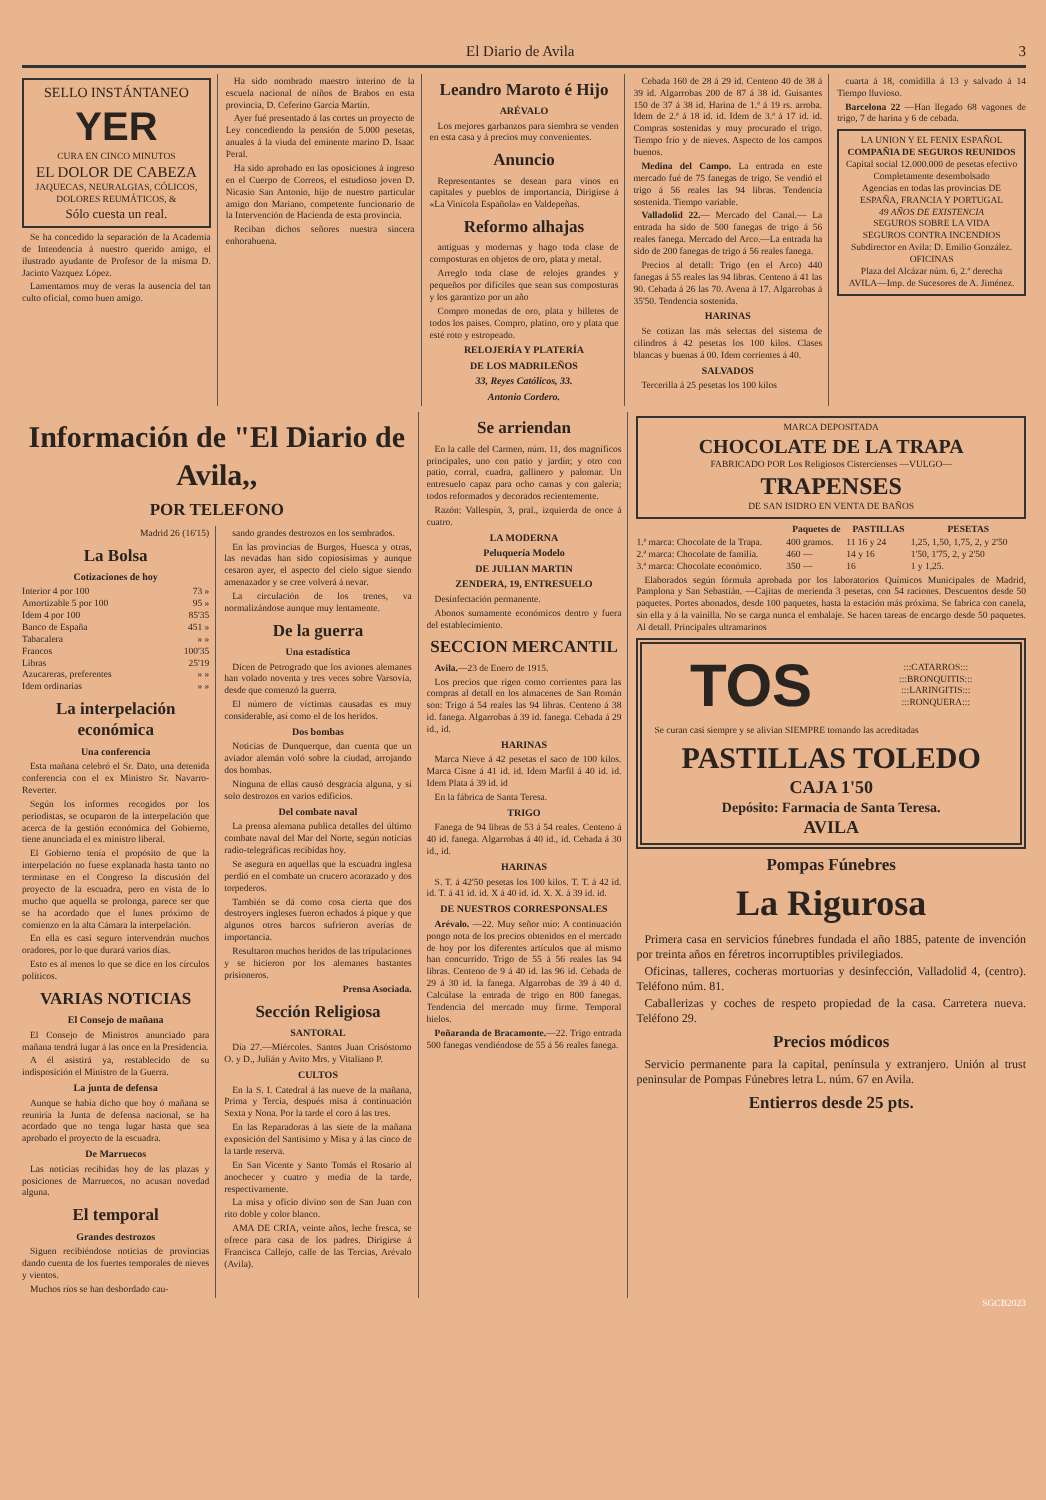El Diario de Avila 3
SELLO INSTÁNTANEO
YER
CURA EN CINCO MINUTOS
EL DOLOR DE CABEZA
JAQUECAS, NEURALGIAS, CÓLICOS, DOLORES REUMÁTICOS, &
Sólo cuesta un real.
Se ha concedido la separación de la Academia de Intendencia á nuestro querido amigo, el ilustrado ayudante de Profesor de la misma D. Jacinto Vazquez López.
Lamentamos muy de veras la ausencia del tan culto oficial, como buen amigo.
Ha sido nombrado maestro interino de la escuela nacional de niños de Brabos en esta provincia, D. Ceferino García Martín.
Ayer fué presentado á las cortes un proyecto de Ley concediendo la pensión de 5.000 pesetas, anuales á la viuda del eminente marino D. Isaac Peral.
Ha sido aprobado en las oposiciones á ingreso en el Cuerpo de Correos, el estudioso joven D. Nicasio San Antonio, hijo de nuestro particular amigo don Mariano, competente funcionario de la Intervención de Hacienda de esta provincia.
Reciban dichos señores nuestra sincera enhorabuena.
Leandro Maroto é Hijo
ARÉVALO
Los mejores garbanzos para siembra se venden en esta casa y á precios muy convenientes.
Anuncio
Representantes se desean para vinos en capitales y pueblos de importancia, Dirigirse á «La Vinícola Española» en Valdepeñas.
Reformo alhajas
antiguas y modernas y hago toda clase de composturas en objetos de oro, plata y metal.
Arreglo toda clase de relojes grandes y pequeños por difíciles que sean sus composturas y los garantizo por un año
Compro monedas de oro, plata y billetes de todos los paises. Compro, platino, oro y plata que esté roto y estropeado.
RELOJERÍA Y PLATERÍA
DE LOS MADRILEÑOS
33, Reyes Católicos, 33.
Antonio Cordero.
Cebada 160 de 28 á 29 id. Centeno 40 de 38 á 39 id. Algarrobas 200 de 87 á 38 id. Guisantes 150 de 37 á 38 id. Harina de 1.ª á 19 rs. arroba. Idem de 2.ª á 18 id. id. Idem de 3.ª á 17 id. id. Compras sostenidas y muy procurado el trigo. Tiempo frío y de nieves. Aspecto de los campos buenos.
Medina del Campo. La entrada en este mercado fué de 75 fanegas de trigo. Se vendió el trigo á 56 reales las 94 libras. Tendencia sostenida. Tiempo variable.
Valladolid 22.— Mercado del Canal.— La entrada ha sido de 500 fanegas de trigo á 56 reales fanega. Mercado del Arco.—La entrada ha sido de 200 fanegas de trigo á 56 reales fanega.
Precios al detall: Trigo (en el Arco) 440 fanegas á 55 reales las 94 libras. Centeno á 41 las 90. Cebada á 26 las 70. Avena á 17. Algarrobas á 35'50. Tendencia sostenida.
HARINAS
Se cotizan las más selectas del sistema de cilindros á 42 pesetas los 100 kilos. Clases blancas y buenas á 00. Idem corrientes á 40.
SALVADOS
Tercerilla á 25 pesetas los 100 kilos
cuarta á 18, comidilla á 13 y salvado á 14 Tiempo lluvioso.
Barcelona 22 —Han llegado 68 vagones de trigo, 7 de harina y 6 de cebada.
LA UNION Y EL FENIX ESPAÑOL
COMPAÑIA DE SEGUROS REUNIDOS
Capital social 12.000.000 de pesetas efectivo
Completamente desembolsado
Agencias en todas las provincias DE ESPAÑA, FRANCIA Y PORTUGAL
49 AÑOS DE EXISTENCIA
SEGUROS SOBRE LA VIDA
SEGUROS CONTRA INCENDIOS
Subdirector en Avila: D. Emilio González.
OFICINAS
Plaza del Alcázar núm. 6, 2.º derecha
AVILA—Imp. de Sucesores de A. Jiménez.
Información de "El Diario de Avila,,
POR TELEFONO
Madrid 26 (16'15)
La Bolsa
Cotizaciones de hoy
| Interior 4 por 100 | 73 » |
| Amortizable 5 por 100 | 95 » |
| Idem 4 por 100 | 85'35 |
| Banco de España | 451 » |
| Tabacalera | » » |
| Francos | 100'35 |
| Libras | 25'19 |
| Azucareras, preferentes | » » |
| Idem ordinarias | » » |
La interpelación económica
Una conferencia
Esta mañana celebró el Sr. Dato, una detenida conferencia con el ex Ministro Sr. Navarro-Reverter.
Según los informes recogidos por los periodistas, se ocuparon de la interpelación que acerca de la gestión económica del Gobierno, tiene anunciada el ex ministro liberal.
El Gobierno tenía el propósito de que la interpelación no fuese explanada hasta tanto no terminase en el Congreso la discusión del proyecto de la escuadra, pero en vista de lo mucho que aquella se prolonga, parece ser que se ha acordado que el lunes próximo de comienzo en la alta Cámara la interpelación.
En ella es casi seguro intervendrán muchos oradores, por lo que durará varios días.
Esto es al menos lo que se dice en los círculos políticos.
VARIAS NOTICIAS
El Consejo de mañana
El Consejo de Ministros anunciado para mañana tendrá lugar á las once en la Presidencia.
A él asistirá ya, restablecido de su indisposición el Ministro de la Guerra.
La junta de defensa
Aunque se había dicho que hoy ó mañana se reuniría la Junta de defensa nacional, se ha acordado que no tenga lugar hasta que sea aprobado el proyecto de la escuadra.
De Marruecos
Las noticias recibidas hoy de las plazas y posiciones de Marruecos, no acusan novedad alguna.
El temporal
Grandes destrozos
Siguen recibiéndose noticias de provincias dando cuenta de los fuertes temporales de nieves y vientos.
Muchos ríos se han desbordado cau-
sando grandes destrozos en los sembrados.
En las provincias de Burgos, Huesca y otras, las nevadas han sido copiosísimas y aunque cesaron ayer, el aspecto del cielo sigue siendo amenazador y se cree volverá á nevar.
La circulación de los trenes, va normalizándose aunque muy lentamente.
De la guerra
Una estadística
Dicen de Petrogrado que los aviones alemanes han volado noventa y tres veces sobre Varsovia, desde que comenzó la guerra.
El número de víctimas causadas es muy considerable, así como el de los heridos.
Dos bombas
Noticias de Dunquerque, dan cuenta que un aviador alemán voló sobre la ciudad, arrojando dos bombas.
Ninguna de ellas causó desgracia alguna, y sí solo destrozos en varios edificios.
Del combate naval
La prensa alemana publica detalles del último combate naval del Mar del Norte, según noticias radio-telegráficas recibidas hoy.
Se asegura en aquellas que la escuadra inglesa perdió en el combate un crucero acorazado y dos torpederos.
También se dá como cosa cierta que dos destroyers ingleses fueron echados á pique y que algunos otros barcos sufrieron averías de importancia.
Resultaron muchos heridos de las tripulaciones y se hicieron por los alemanes bastantes prisioneros.
Prensa Asociada.
Sección Religiosa
SANTORAL
Día 27.—Miércoles. Santos Juan Crisóstomo O. y D., Julián y Avito Mrs. y Vitaliano P.
CULTOS
En la S. I. Catedral á las nueve de la mañana, Prima y Tercia, después misa á continuación Sexta y Nona. Por la tarde el coro á las tres.
En las Reparadoras á las siete de la mañana exposición del Santísimo y Misa y á las cinco de la tarde reserva.
En San Vicente y Santo Tomás el Rosario al anochecer y cuatro y media de la tarde, respectivamente.
La misa y oficio divino son de San Juan con rito doble y color blanco.
AMA DE CRIA, veinte años, leche fresca, se ofrece para casa de los padres. Dirigirse á Francisca Callejo, calle de las Tercias, Arévalo (Avila).
Se arriendan
En la calle del Carmen, núm. 11, dos magníficos principales, uno con patio y jardín; y otro con patio, corral, cuadra, gallinero y palomar. Un entresuelo capaz para ocho camas y con galería; todos reformados y decorados recientemente.
Razón: Vallespín, 3, pral., izquierda de once á cuatro.
LA MODERNA
Peluquería Modelo
DE JULIAN MARTIN
ZENDERA, 19, ENTRESUELO
Desinfectación permanente.
Abonos sumamente económicos dentro y fuera del establecimiento.
SECCION MERCANTIL
Avila.—23 de Enero de 1915.
Los precios que rigen como corrientes para las compras al detall en los almacenes de San Román son: Trigo á 54 reales las 94 libras. Centeno á 38 id. fanega. Algarrobas á 39 id. fanega. Cebada á 29 id., id.
HARINAS
Marca Nieve á 42 pesetas el saco de 100 kilos. Marca Cisne á 41 id. id. Idem Marfil á 40 id. id. Idem Plata á 39 id. id
En la fábrica de Santa Teresa.
TRIGO
Fanega de 94 libras de 53 á 54 reales. Centeno á 40 id. fanega. Algarrobas á 40 id., id. Cebada á 30 id., id.
HARINAS
S. T. á 42'50 pesetas los 100 kilos. T. T. á 42 id. id. T. á 41 id. id. X á 40 id. id. X. X. á 39 id. id.
DE NUESTROS CORRESPONSALES
Arévalo. —22. Muy señor mío: A continuación pongo nota de los precios obtenidos en el mercado de hoy por los diferentes artículos que al mismo han concurrido. Trigo de 55 á 56 reales las 94 libras. Centeno de 9 á 40 id. las 96 id. Cebada de 29 á 30 id. la fanega. Algarrobas de 39 á 40 d. Calcúlase la entrada de trigo en 800 fanegas. Tendencia del mercado muy firme. Temporal hielos.
Poñaranda de Bracamonte.—22. Trigo entrada 500 fanegas vendiéndose de 55 á 56 reales fanega.
MARCA DEPOSITADA
CHOCOLATE DE LA TRAPA
FABRICADO POR Los Religiosos Cistercienses —VULGO—
TRAPENSES
DE SAN ISIDRO EN VENTA DE BAÑOS
| | Paquetes de | PASTILLAS | PESETAS |
| --- | --- | --- | --- |
| 1.ª marca: Chocolate de la Trapa. | 400 gramos. | 11 16 y 24 | 1,25, 1,50, 1,75, 2, y 2'50 |
| 2.ª marca: Chocolate de familia. | 460 — | 14 y 16 | 1'50, 1'75, 2, y 2'50 |
| 3.ª marca: Chocolate económico. | 350 — | 16 | 1 y 1,25. |
Elaborados según fórmula aprobada por los laboratorios Químicos Municipales de Madrid, Pamplona y San Sebastián. —Cajitas de merienda 3 pesetas, con 54 raciones. Descuentos desde 50 paquetes. Portes abonados, desde 100 paquetes, hasta la estación más próxima. Se fabrica con canela, sin ella y á la vainilla. No se carga nunca el embalaje. Se hacen tareas de encargo desde 50 paquetes. Al detall. Principales ultramarinos
TOS:::CATARROS:::
:::BRONQUITIS:::
:::LARINGITIS:::
:::RONQUERA:::
Se curan casi siempre y se alivian SIEMPRE tomando las acreditadas
PASTILLAS TOLEDO
CAJA 1'50
Depósito: Farmacia de Santa Teresa.
AVILA
Pompas Fúnebres
La Rigurosa
Primera casa en servicios fúnebres fundada el año 1885, patente de invención por treinta años en féretros incorruptibles privilegiados.
Oficinas, talleres, cocheras mortuorias y desinfección, Valladolid 4, (centro). Teléfono núm. 81.
Caballerizas y coches de respeto propiedad de la casa. Carretera nueva. Teléfono 29.
Precios módicos
Servicio permanente para la capital, península y extranjero. Unión al trust peninsular de Pompas Fúnebres letra L. núm. 67 en Avila.
Entierros desde 25 pts.
SGCB2023